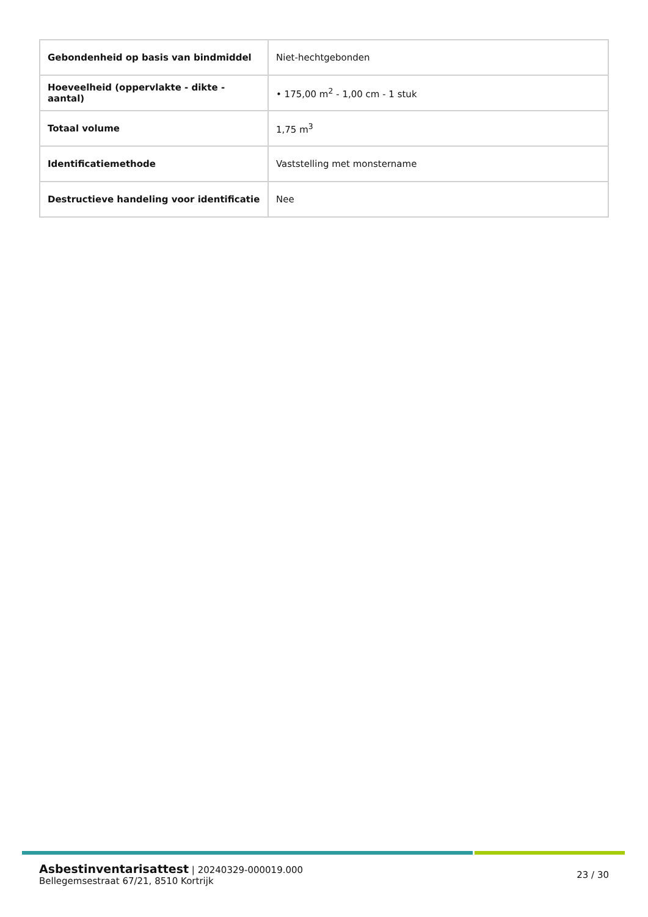| Gebondenheid op basis van bindmiddel | Niet-hechtgebonden |
| Hoeveelheid (oppervlakte - dikte - aantal) | • 175,00 m<sup>2</sup> - 1,00 cm - 1 stuk |
| Totaal volume | 1,75 m<sup>3</sup> |
| Identificatiemethode | Vaststelling met monstername |
| Destructieve handeling voor identificatie | Nee |
Asbestinventarisattest | 20240329-000019.000
Bellegemsestraat 67/21, 8510 Kortrijk
23 / 30